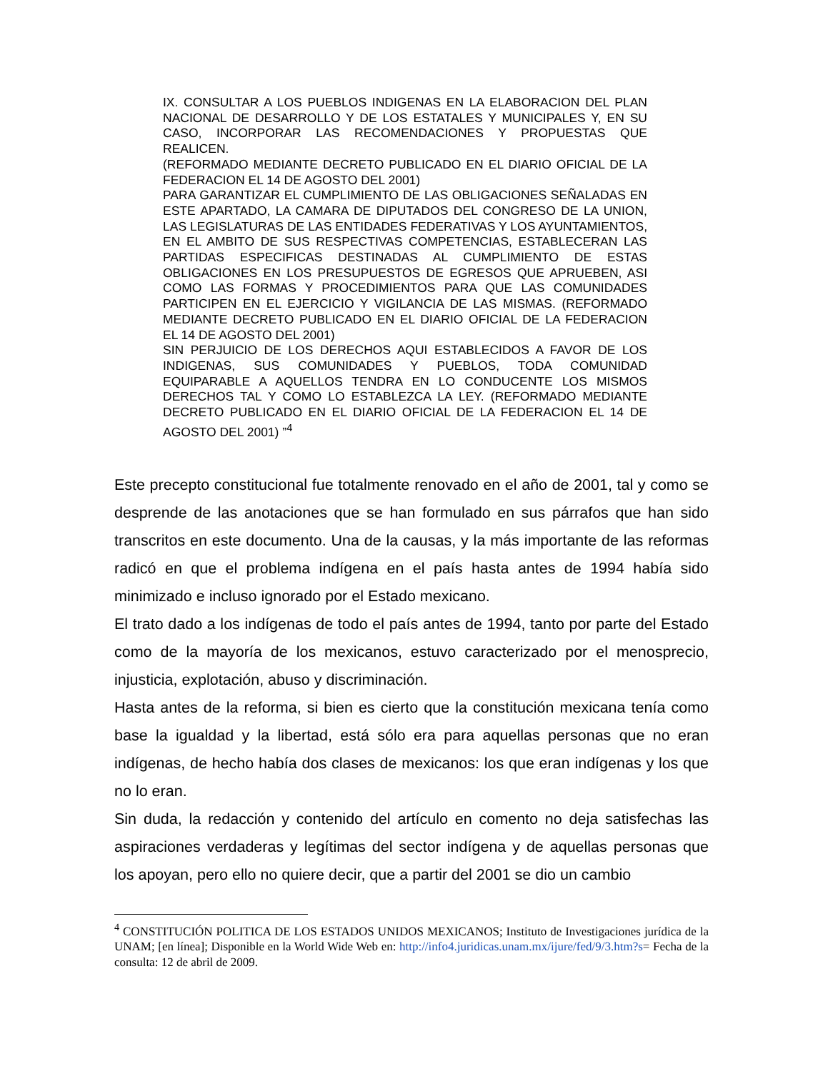IX. CONSULTAR A LOS PUEBLOS INDIGENAS EN LA ELABORACION DEL PLAN NACIONAL DE DESARROLLO Y DE LOS ESTATALES Y MUNICIPALES Y, EN SU CASO, INCORPORAR LAS RECOMENDACIONES Y PROPUESTAS QUE REALICEN.
(REFORMADO MEDIANTE DECRETO PUBLICADO EN EL DIARIO OFICIAL DE LA FEDERACION EL 14 DE AGOSTO DEL 2001)
PARA GARANTIZAR EL CUMPLIMIENTO DE LAS OBLIGACIONES SEÑALADAS EN ESTE APARTADO, LA CAMARA DE DIPUTADOS DEL CONGRESO DE LA UNION, LAS LEGISLATURAS DE LAS ENTIDADES FEDERATIVAS Y LOS AYUNTAMIENTOS, EN EL AMBITO DE SUS RESPECTIVAS COMPETENCIAS, ESTABLECERAN LAS PARTIDAS ESPECIFICAS DESTINADAS AL CUMPLIMIENTO DE ESTAS OBLIGACIONES EN LOS PRESUPUESTOS DE EGRESOS QUE APRUEBEN, ASI COMO LAS FORMAS Y PROCEDIMIENTOS PARA QUE LAS COMUNIDADES PARTICIPEN EN EL EJERCICIO Y VIGILANCIA DE LAS MISMAS. (REFORMADO MEDIANTE DECRETO PUBLICADO EN EL DIARIO OFICIAL DE LA FEDERACION EL 14 DE AGOSTO DEL 2001)
SIN PERJUICIO DE LOS DERECHOS AQUI ESTABLECIDOS A FAVOR DE LOS INDIGENAS, SUS COMUNIDADES Y PUEBLOS, TODA COMUNIDAD EQUIPARABLE A AQUELLOS TENDRA EN LO CONDUCENTE LOS MISMOS DERECHOS TAL Y COMO LO ESTABLEZCA LA LEY. (REFORMADO MEDIANTE DECRETO PUBLICADO EN EL DIARIO OFICIAL DE LA FEDERACION EL 14 DE AGOSTO DEL 2001) ”<sup>4</sup>
Este precepto constitucional fue totalmente renovado en el año de 2001, tal y como se desprende de las anotaciones que se han formulado en sus párrafos que han sido transcritos en este documento. Una de la causas, y la más importante de las reformas radicó en que el problema indígena en el país hasta antes de 1994 había sido minimizado e incluso ignorado por el Estado mexicano.
El trato dado a los indígenas de todo el país antes de 1994, tanto por parte del Estado como de la mayoría de los mexicanos, estuvo caracterizado por el menosprecio, injusticia, explotación, abuso y discriminación.
Hasta antes de la reforma, si bien es cierto que la constitución mexicana tenía como base la igualdad y la libertad, está sólo era para aquellas personas que no eran indígenas, de hecho había dos clases de mexicanos: los que eran indígenas y los que no lo eran.
Sin duda, la redacción y contenido del artículo en comento no deja satisfechas las aspiraciones verdaderas y legítimas del sector indígena y de aquellas personas que los apoyan, pero ello no quiere decir, que a partir del 2001 se dio un cambio
<sup>4</sup> CONSTITUCIÓN POLITICA DE LOS ESTADOS UNIDOS MEXICANOS; Instituto de Investigaciones jurídica de la UNAM; [en línea]; Disponible en la World Wide Web en: http://info4.juridicas.unam.mx/ijure/fed/9/3.htm?s= Fecha de la consulta: 12 de abril de 2009.